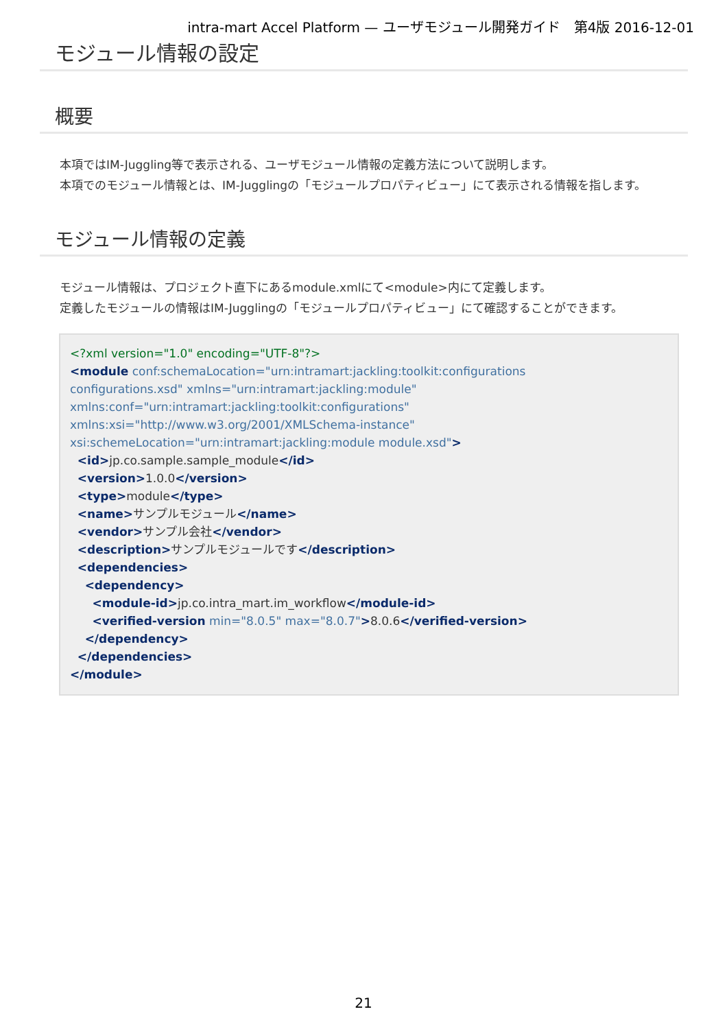intra-mart Accel Platform — ユーザモジュール開発ガイド　第4版 2016-12-01
モジュール情報の設定
概要
本項ではIM-Juggling等で表示される、ユーザモジュール情報の定義方法について説明します。
本項でのモジュール情報とは、IM-Jugglingの「モジュールプロパティビュー」にて表示される情報を指します。
モジュール情報の定義
モジュール情報は、プロジェクト直下にあるmodule.xmlにて<module>内にて定義します。
定義したモジュールの情報はIM-Jugglingの「モジュールプロパティビュー」にて確認することができます。
<?xml version="1.0" encoding="UTF-8"?>
<module conf:schemaLocation="urn:intramart:jackling:toolkit:configurations
configurations.xsd" xmlns="urn:intramart:jackling:module"
xmlns:conf="urn:intramart:jackling:toolkit:configurations"
xmlns:xsi="http://www.w3.org/2001/XMLSchema-instance"
xsi:schemeLocation="urn:intramart:jackling:module module.xsd">
  <id>jp.co.sample.sample_module</id>
  <version>1.0.0</version>
  <type>module</type>
  <name>サンプルモジュール</name>
  <vendor>サンプル会社</vendor>
  <description>サンプルモジュールです</description>
  <dependencies>
    <dependency>
      <module-id>jp.co.intra_mart.im_workflow</module-id>
      <verified-version min="8.0.5" max="8.0.7">8.0.6</verified-version>
    </dependency>
  </dependencies>
</module>
21